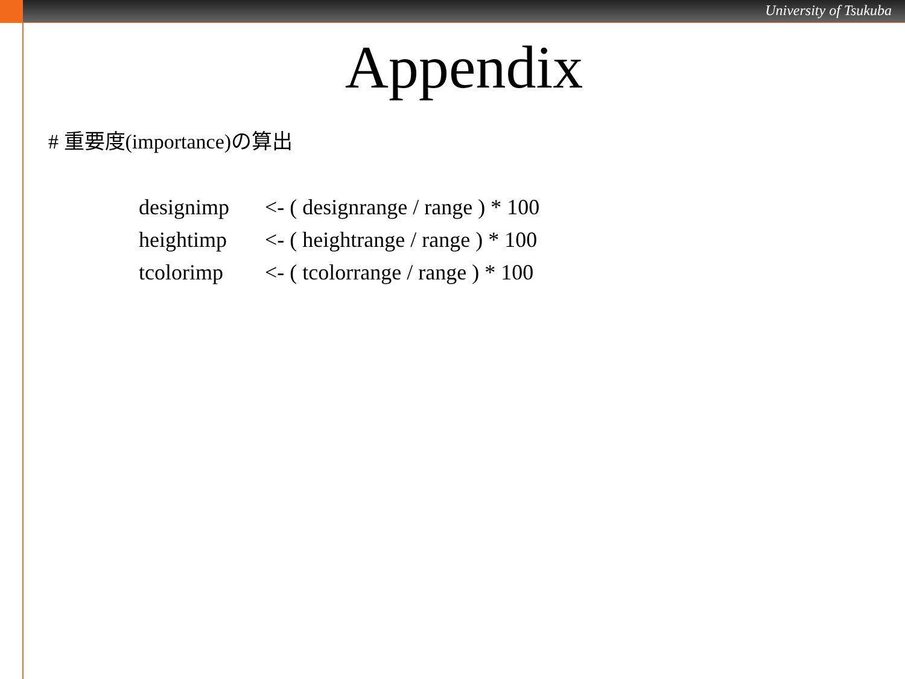University of Tsukuba
Appendix
# 重要度(importance)の算出
designimp <- ( designrange / range ) * 100
heightimp <- ( heightrange / range ) * 100
tcolorimp <- ( tcolorrange / range ) * 100